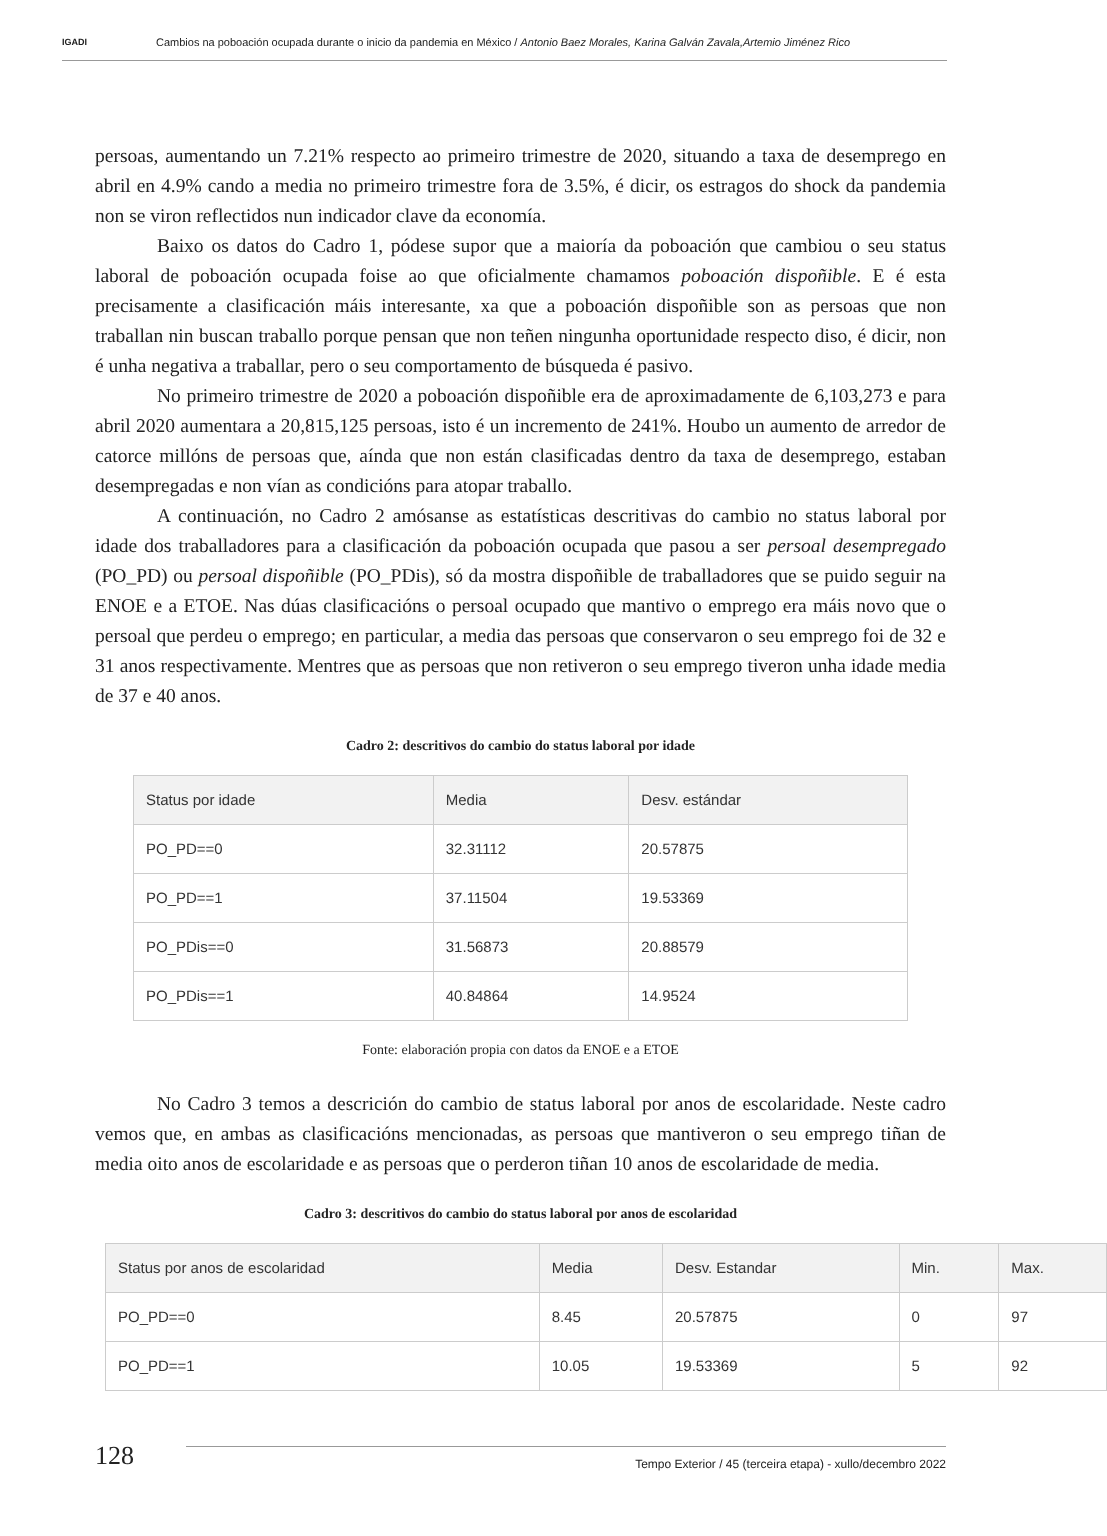IGADI
Cambios na poboación ocupada durante o inicio da pandemia en México / Antonio Baez Morales, Karina Galván Zavala,Artemio Jiménez Rico
persoas, aumentando un 7.21% respecto ao primeiro trimestre de 2020, situando a taxa de desemprego en abril en 4.9% cando a media no primeiro trimestre fora de 3.5%, é dicir, os estragos do shock da pandemia non se viron reflectidos nun indicador clave da economía.
Baixo os datos do Cadro 1, pódese supor que a maioría da poboación que cambiou o seu status laboral de poboación ocupada foise ao que oficialmente chamamos poboación dispoñible. E é esta precisamente a clasificación máis interesante, xa que a poboación dispoñible son as persoas que non traballan nin buscan traballo porque pensan que non teñen ningunha oportunidade respecto diso, é dicir, non é unha negativa a traballar, pero o seu comportamento de búsqueda é pasivo.
No primeiro trimestre de 2020 a poboación dispoñible era de aproximadamente de 6,103,273 e para abril 2020 aumentara a 20,815,125 persoas, isto é un incremento de 241%. Houbo un aumento de arredor de catorce millóns de persoas que, aínda que non están clasificadas dentro da taxa de desemprego, estaban desempregadas e non vían as condicións para atopar traballo.
A continuación, no Cadro 2 amósanse as estatísticas descritivas do cambio no status laboral por idade dos traballadores para a clasificación da poboación ocupada que pasou a ser persoal desempregado (PO_PD) ou persoal dispoñible (PO_PDis), só da mostra dispoñible de traballadores que se puido seguir na ENOE e a ETOE. Nas dúas clasificacións o persoal ocupado que mantivo o emprego era máis novo que o persoal que perdeu o emprego; en particular, a media das persoas que conservaron o seu emprego foi de 32 e 31 anos respectivamente. Mentres que as persoas que non retiveron o seu emprego tiveron unha idade media de 37 e 40 anos.
Cadro 2: descritivos do cambio do status laboral por idade
| Status por idade | Media | Desv. estándar |
| --- | --- | --- |
| PO_PD==0 | 32.31112 | 20.57875 |
| PO_PD==1 | 37.11504 | 19.53369 |
| PO_PDis==0 | 31.56873 | 20.88579 |
| PO_PDis==1 | 40.84864 | 14.9524 |
Fonte: elaboración propia con datos da ENOE e a ETOE
No Cadro 3 temos a descrición do cambio de status laboral por anos de escolaridade. Neste cadro vemos que, en ambas as clasificacións mencionadas, as persoas que mantiveron o seu emprego tiñan de media oito anos de escolaridade e as persoas que o perderon tiñan 10 anos de escolaridade de media.
Cadro 3: descritivos do cambio do status laboral por anos de escolaridad
| Status por anos de escolaridad | Media | Desv. Estandar | Min. | Max. |
| --- | --- | --- | --- | --- |
| PO_PD==0 | 8.45 | 20.57875 | 0 | 97 |
| PO_PD==1 | 10.05 | 19.53369 | 5 | 92 |
128
Tempo Exterior / 45 (terceira etapa) - xullo/decembro 2022